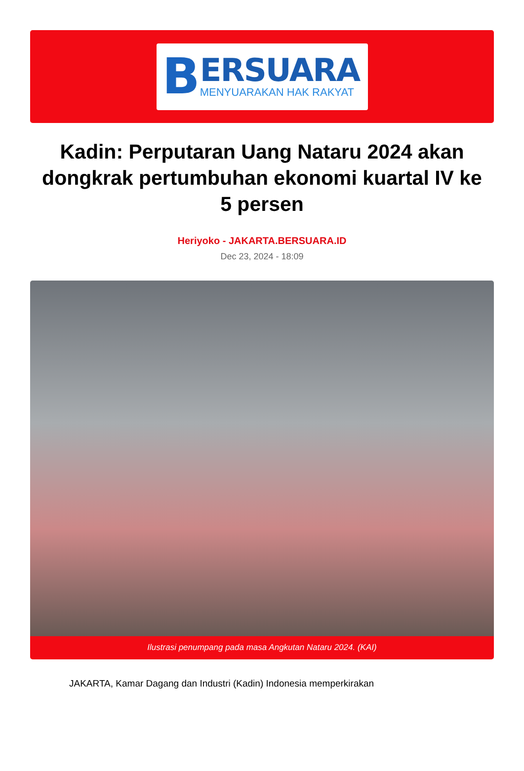B
ERSUARA
MENYUARAKAN HAK RAKYAT
Kadin: Perputaran Uang Nataru 2024 akan dongkrak pertumbuhan ekonomi kuartal IV ke 5 persen
Heriyoko - JAKARTA.BERSUARA.ID
Dec 23, 2024 - 18:09
Ilustrasi penumpang pada masa Angkutan Nataru 2024. (KAI)
JAKARTA, Kamar Dagang dan Industri (Kadin) Indonesia memperkirakan